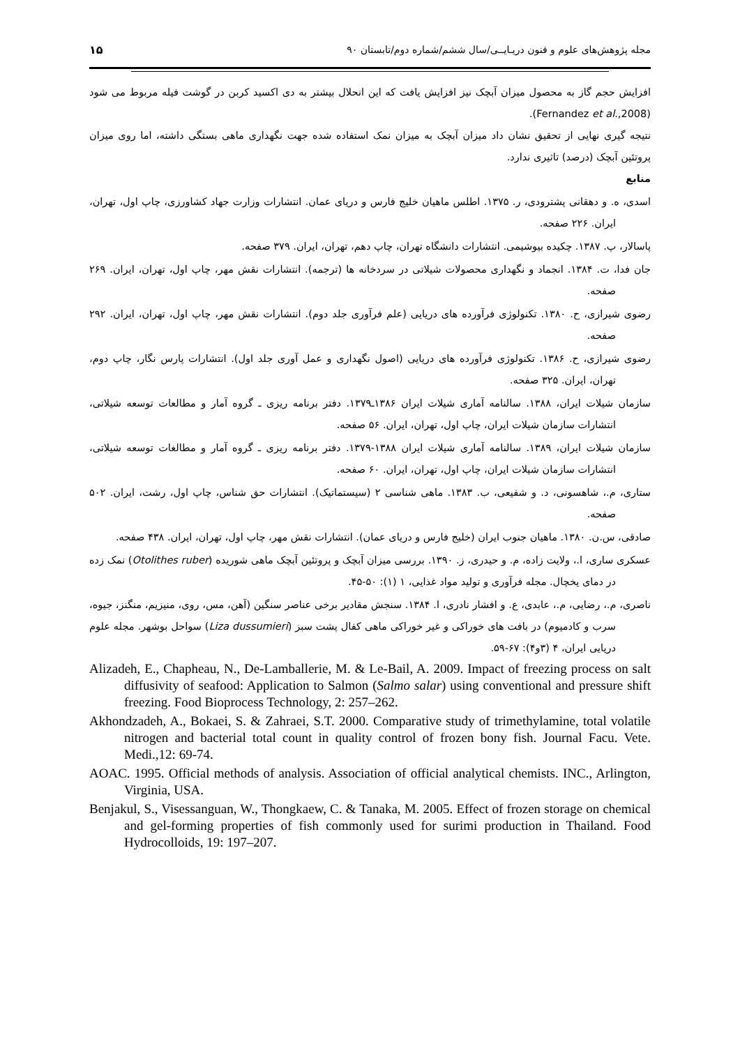۱۵ مجله پژوهش‌های علوم و فنون دریـایــی/سال ششم/شماره دوم/تابستان ۹۰
افزایش حجم گاز به محصول میزان آبچک نیز افزایش یافت که این انحلال بیشتر به دی اکسید کربن در گوشت فیله مربوط می شود (Fernandez et al.,2008).
نتیجه گیری نهایی از تحقیق نشان داد میزان آبچک به میزان نمک استفاده شده جهت نگهداری ماهی بستگی داشته، اما روی میزان پروتئین آبچک (درصد) تاثیری ندارد.
منابع
اسدی، ه. و دهقانی پشترودی، ر. ۱۳۷۵. اطلس ماهیان خلیج فارس و دریای عمان. انتشارات وزارت جهاد کشاورزی، چاپ اول، تهران، ایران. ۲۲۶ صفحه.
پاسالار، پ. ۱۳۸۷. چکیده بیوشیمی. انتشارات دانشگاه تهران، چاپ دهم، تهران، ایران. ۳۷۹ صفحه.
جان فدا، ت. ۱۳۸۴. انجماد و نگهداری محصولات شیلاتی در سردخانه ها (ترجمه). انتشارات نقش مهر، چاپ اول، تهران، ایران. ۲۶۹ صفحه.
رضوی شیرازی، ح. ۱۳۸۰. تکنولوژی فرآورده های دریایی (علم فرآوری جلد دوم). انتشارات نقش مهر، چاپ اول، تهران، ایران. ۲۹۲ صفحه.
رضوی شیرازی، ح. ۱۳۸۶. تکنولوژی فرآورده های دریایی (اصول نگهداری و عمل آوری جلد اول). انتشارات پارس نگار، چاپ دوم، تهران، ایران. ۳۲۵ صفحه.
سازمان شیلات ایران، ۱۳۸۸. سالنامه آماری شیلات ایران ۱۳۸۶ـ۱۳۷۹. دفتر برنامه ریزی ـ گروه آمار و مطالعات توسعه شیلاتی، انتشارات سازمان شیلات ایران، چاپ اول، تهران، ایران. ۵۶ صفحه.
سازمان شیلات ایران، ۱۳۸۹. سالنامه آماری شیلات ایران ۱۳۸۸-۱۳۷۹. دفتر برنامه ریزی ـ گروه آمار و مطالغات توسعه شیلاتی، انتشارات سازمان شیلات ایران، چاپ اول، تهران، ایران. ۶۰ صفحه.
ستاری، م.، شاهسونی، د. و شفیعی، ب. ۱۳۸۳. ماهی شناسی ۲ (سیستماتیک). انتشارات حق شناس، چاپ اول، رشت، ایران. ۵۰۲ صفحه.
صادقی، س.ن. ۱۳۸۰. ماهیان جنوب ایران (خلیج فارس و دریای عمان). انتشارات نقش مهر، چاپ اول، تهران، ایران. ۴۳۸ صفحه.
عسکری ساری، ا.، ولایت زاده، م. و حیدری، ز. ۱۳۹۰. بررسی میزان آبچک و پروتئین آبچک ماهی شوریده (Otolithes ruber) نمک زده در دمای یخچال. مجله فرآوری و تولید مواد غذایی، ۱ (۱): ۵۰-۴۵.
ناصری، م.، رضایی، م.، عابدی، ع. و افشار نادری، ا. ۱۳۸۴. سنجش مقادیر برخی عناصر سنگین (آهن، مس، روی، منیزیم، منگنز، جیوه، سرب و کادمیوم) در بافت های خوراکی و غیر خوراکی ماهی کفال پشت سبز (Liza dussumieri) سواحل بوشهر. مجله علوم دریایی ایران، ۴ (۳و۴): ۶۷-۵۹.
Alizadeh, E., Chapheau, N., De-Lamballerie, M. & Le-Bail, A. 2009. Impact of freezing process on salt diffusivity of seafood: Application to Salmon (Salmo salar) using conventional and pressure shift freezing. Food Bioprocess Technology, 2: 257–262.
Akhondzadeh, A., Bokaei, S. & Zahraei, S.T. 2000. Comparative study of trimethylamine, total volatile nitrogen and bacterial total count in quality control of frozen bony fish. Journal Facu. Vete. Medi.,12: 69-74.
AOAC. 1995. Official methods of analysis. Association of official analytical chemists. INC., Arlington, Virginia, USA.
Benjakul, S., Visessanguan, W., Thongkaew, C. & Tanaka, M. 2005. Effect of frozen storage on chemical and gel-forming properties of fish commonly used for surimi production in Thailand. Food Hydrocolloids, 19: 197–207.